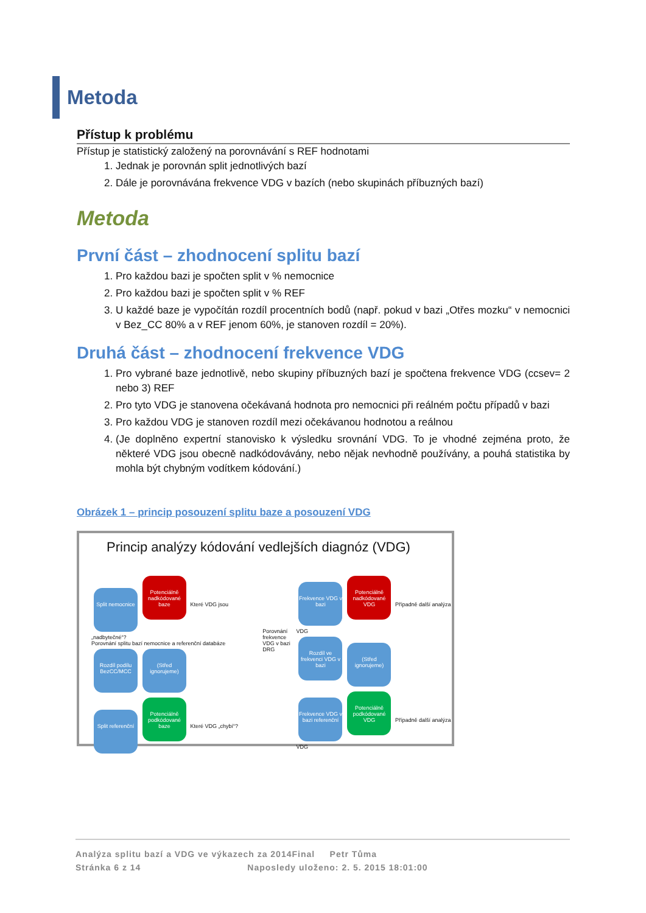Metoda
Přístup k problému
Přístup je statistický založený na porovnávání s REF hodnotami
1. Jednak je porovnán split jednotlivých bazí
2. Dále je porovnávána frekvence VDG v bazích (nebo skupinách příbuzných bazí)
Metoda
První část – zhodnocení splitu bazí
1. Pro každou bazi je spočten split v % nemocnice
2. Pro každou bazi je spočten split v % REF
3. U každé baze je vypočítán rozdíl procentních bodů (např. pokud v bazi „Otřes mozku“ v nemocnici v Bez_CC 80% a v REF jenom 60%, je stanoven rozdíl = 20%).
Druhá část – zhodnocení frekvence VDG
1. Pro vybrané baze jednotlivě, nebo skupiny příbuzných bazí je spočtena frekvence VDG (ccsev= 2 nebo 3) REF
2. Pro tyto VDG je stanovena očekávaná hodnota pro nemocnici při reálném počtu případů v bazi
3. Pro každou VDG je stanoven rozdíl mezi očekávanou hodnotou a reálnou
4. (Je doplněno expertní stanovisko k výsledku srovnání VDG. To je vhodné zejména proto, že některé VDG jsou obecně nadkódovávány, nebo nějak nevhodně používány, a pouhá statistika by mohla být chybným vodítkem kódování.)
Obrázek 1 – princip posouzení splitu baze a posouzení VDG
Princip analýzy kódování vedlejších diagnóz (VDG)
Split nemocnice Potenciálně nadkódované baze Které VDG jsou „nadbytečné“?
Porovnání splitu bazí nemocnice a referenční databáze Rozdíl podílu BezCC/MCC (Střed ignorujeme)
Split referenční Potenciálně podkódované baze Které VDG „chybí“?
Porovnání frekvence VDG v bazi DRG
Frekvence VDG v bazi Potenciálně nadkódované VDG Případně další analýza VDG
Rozdíl ve frekvenci VDG v bazi (Střed ignorujeme)
Frekvence VDG v bazi referenční Potenciálně podkódované VDG Případně další analýza VDG
Analýza splitu bazí a VDG ve výkazech za 2014Final Petr Tůma
Stránka 6 z 14 Naposledy uloženo: 2. 5. 2015 18:01:00